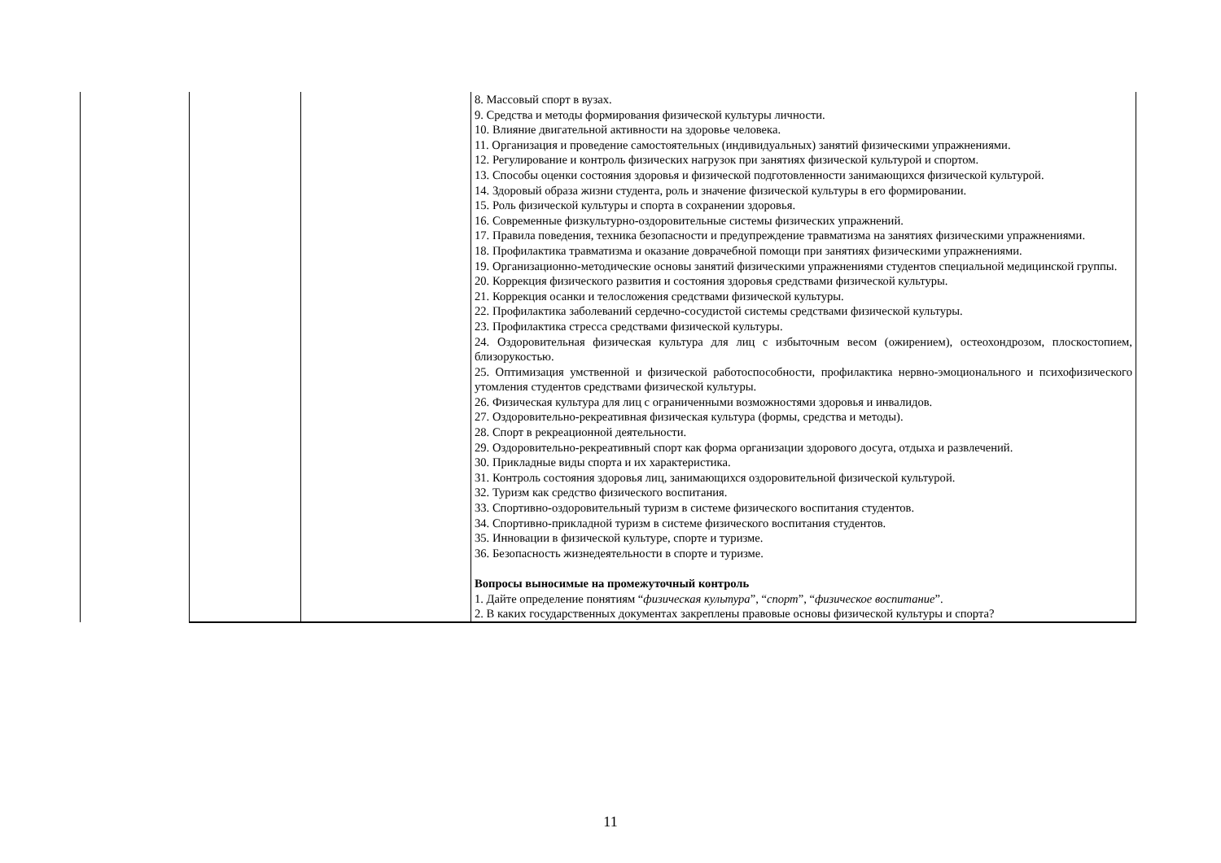| | | | 8. Массовый спорт в вузах. 9. Средства и методы формирования физической культуры личности. 10. Влияние двигательной активности на здоровье человека. 11. Организация и проведение самостоятельных (индивидуальных) занятий физическими упражнениями. 12. Регулирование и контроль физических нагрузок при занятиях физической культурой и спортом. 13. Способы оценки состояния здоровья и физической подготовленности занимающихся физической культурой. 14. Здоровый образа жизни студента, роль и значение физической культуры в его формировании. 15. Роль физической культуры и спорта в сохранении здоровья. 16. Современные физкультурно-оздоровительные системы физических упражнений. 17. Правила поведения, техника безопасности и предупреждение травматизма на занятиях физическими упражнениями. 18. Профилактика травматизма и оказание доврачебной помощи при занятиях физическими упражнениями. 19. Организационно-методические основы занятий физическими упражнениями студентов специальной медицинской группы. 20. Коррекция физического развития и состояния здоровья средствами физической культуры. 21. Коррекция осанки и телосложения средствами физической культуры. 22. Профилактика заболеваний сердечно-сосудистой системы средствами физической культуры. 23. Профилактика стресса средствами физической культуры. 24. Оздоровительная физическая культура для лиц с избыточным весом (ожирением), остеохондрозом, плоскостопием, близорукостью. 25. Оптимизация умственной и физической работоспособности, профилактика нервно-эмоционального и психофизического утомления студентов средствами физической культуры. 26. Физическая культура для лиц с ограниченными возможностями здоровья и инвалидов. 27. Оздоровительно-рекреативная физическая культура (формы, средства и методы). 28. Спорт в рекреационной деятельности. 29. Оздоровительно-рекреативный спорт как форма организации здорового досуга, отдыха и развлечений. 30. Прикладные виды спорта и их характеристика. 31. Контроль состояния здоровья лиц, занимающихся оздоровительной физической культурой. 32. Туризм как средство физического воспитания. 33. Спортивно-оздоровительный туризм в системе физического воспитания студентов. 34. Спортивно-прикладной туризм в системе физического воспитания студентов. 35. Инновации в физической культуре, спорте и туризме. 36. Безопасность жизнедеятельности в спорте и туризме. Вопросы выносимые на промежуточный контроль 1. Дайте определение понятиям “ физическая культура ”, “ спорт ”, “ физическое воспитание ”. 2. В каких государственных документах закреплены правовые основы физической культуры и спорта? |
11